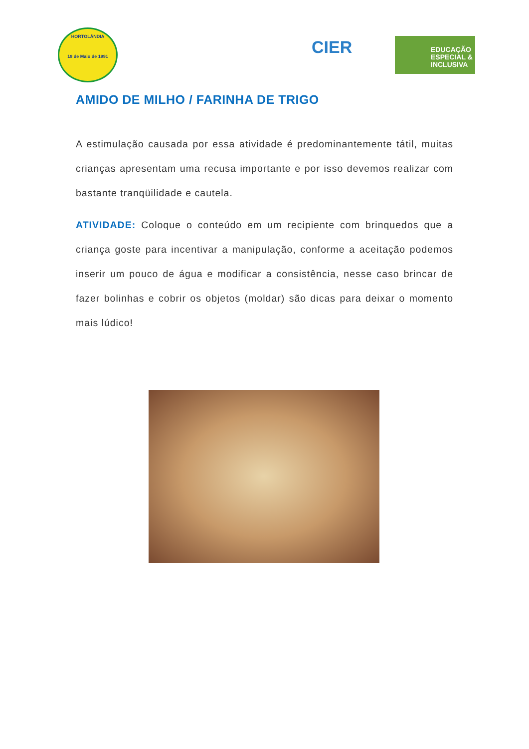HORTOLÂNDIA
19 de Maio de 1991
CIER
EDUCAÇÃO
ESPECIAL &
INCLUSIVA
AMIDO DE MILHO / FARINHA DE TRIGO
A estimulação causada por essa atividade é predominantemente tátil, muitas crianças apresentam uma recusa importante e por isso devemos realizar com bastante tranqüilidade e cautela.
ATIVIDADE: Coloque o conteúdo em um recipiente com brinquedos que a criança goste para incentivar a manipulação, conforme a aceitação podemos inserir um pouco de água e modificar a consistência, nesse caso brincar de fazer bolinhas e cobrir os objetos (moldar) são dicas para deixar o momento mais lúdico!